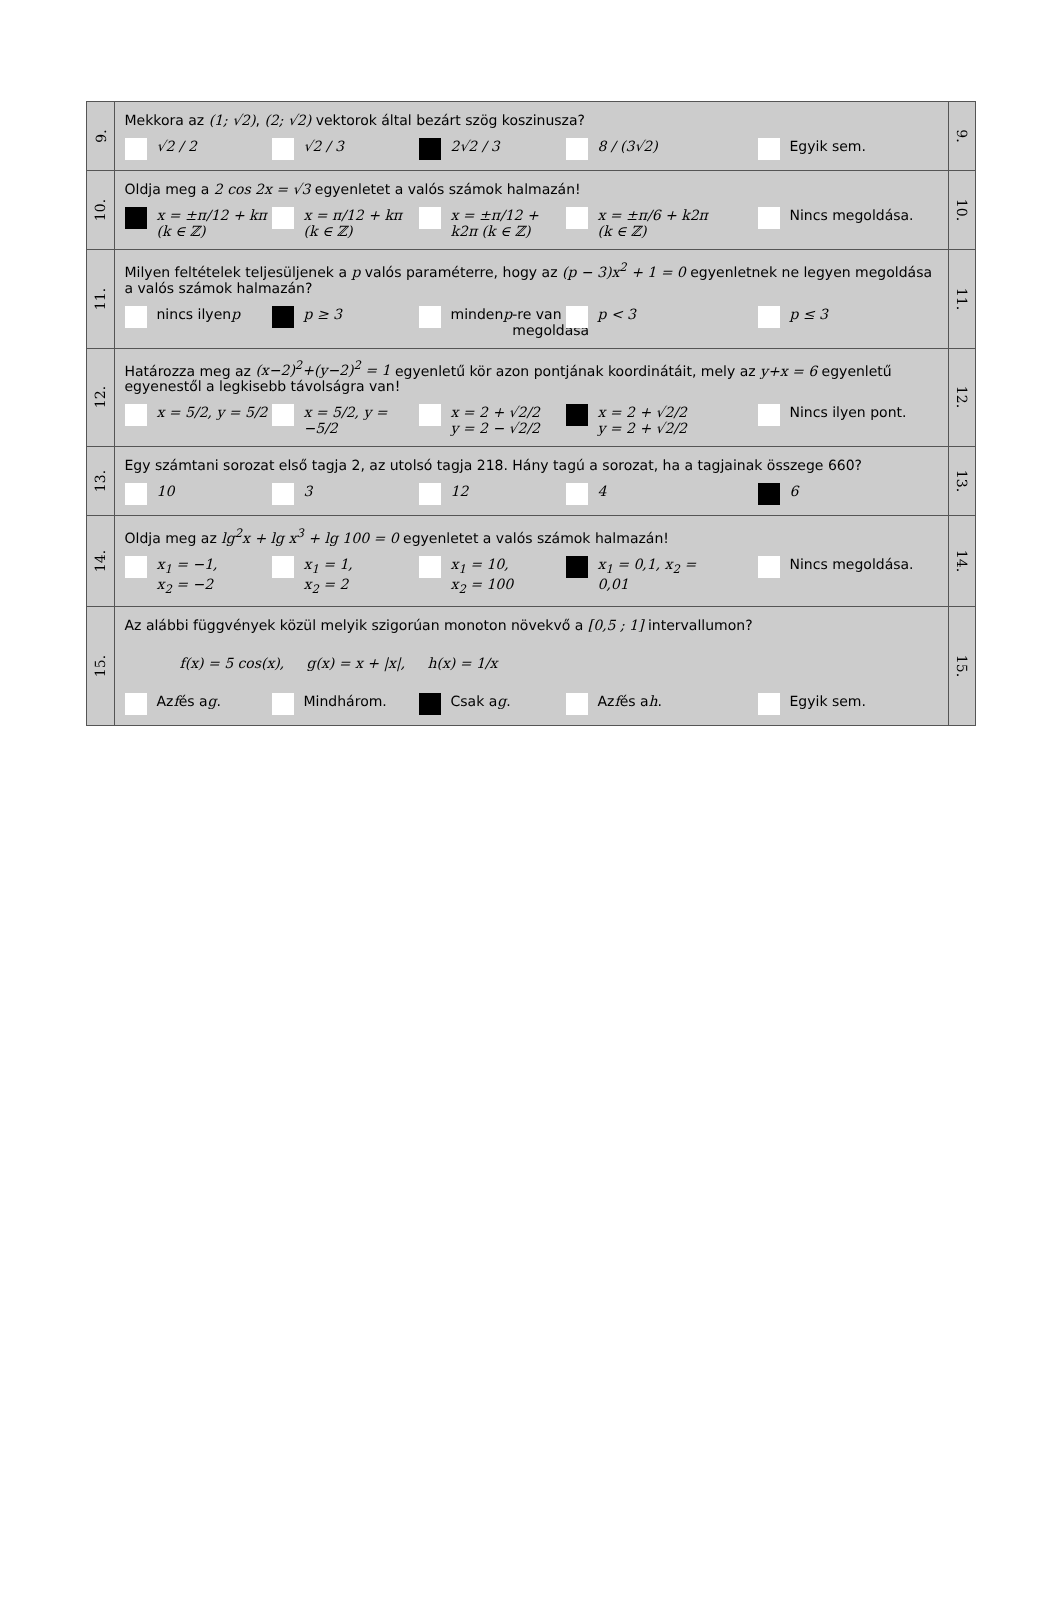| 9. | Mekkora az (1; √2) , (2; √2) vektorok által bezárt szög koszinusza? √2 / 2 √2 / 3 2√2 / 3 8 / (3√2) Egyik sem. | 9. |
| 10. | Oldja meg a 2 cos 2x = √3 egyenletet a valós számok halmazán! x = ±π/12 + kπ (k ∈ ℤ) x = π/12 + kπ (k ∈ ℤ) x = ±π/12 + k2π (k ∈ ℤ) x = ±π/6 + k2π (k ∈ ℤ) Nincs megoldása. | 10. |
| 11. | Milyen feltételek teljesüljenek a p valós paraméterre, hogy az (p − 3)x<sup>2</sup> + 1 = 0 egyenletnek ne legyen megoldása a valós számok halmazán? nincs ilyen p p ≥ 3 minden p -re van megoldása p < 3 p ≤ 3 | 11. |
| 12. | Határozza meg az (x−2)<sup>2</sup>+(y−2)<sup>2</sup> = 1 egyenletű kör azon pontjának koordinátáit, mely az y+x = 6 egyenletű egyenestől a legkisebb távolságra van! x = 5/2, y = 5/2 x = 5/2, y = −5/2 x = 2 + √2/2 y = 2 − √2/2 x = 2 + √2/2 y = 2 + √2/2 Nincs ilyen pont. | 12. |
| 13. | Egy számtani sorozat első tagja 2, az utolsó tagja 218. Hány tagú a sorozat, ha a tagjainak összege 660? 10 3 12 4 6 | 13. |
| 14. | Oldja meg az lg<sup>2</sup>x + lg x<sup>3</sup> + lg 100 = 0 egyenletet a valós számok halmazán! x<sub>1</sub> = −1, x<sub>2</sub> = −2 x<sub>1</sub> = 1, x<sub>2</sub> = 2 x<sub>1</sub> = 10, x<sub>2</sub> = 100 x<sub>1</sub> = 0,1, x<sub>2</sub> = 0,01 Nincs megoldása. | 14. |
| 15. | Az alábbi függvények közül melyik szigorúan monoton növekvő a [0,5 ; 1] intervallumon? f(x) = 5 cos(x), g(x) = x + /x/, h(x) = 1/x Az f és a g . Mindhárom. Csak a g . Az f és a h . Egyik sem. | 15. |